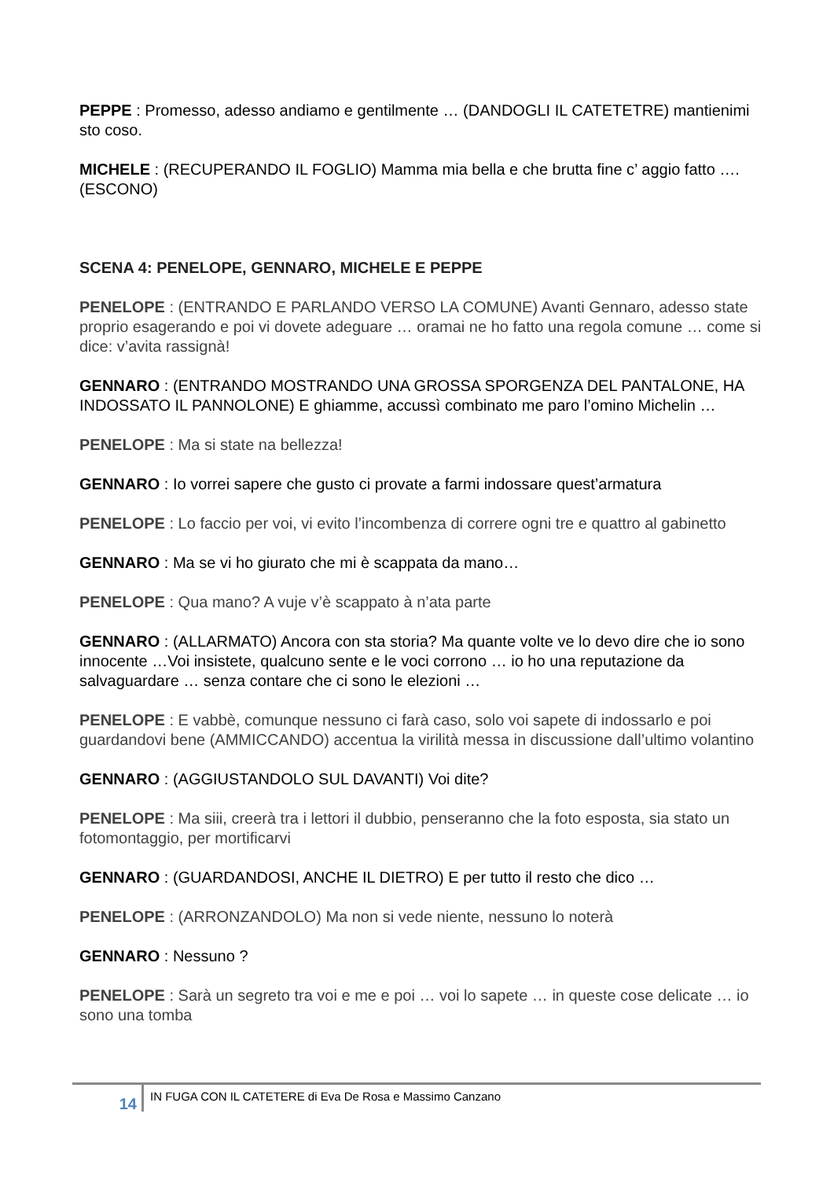PEPPE : Promesso, adesso andiamo e gentilmente … (DANDOGLI IL CATETETRE) mantienimi sto coso.
MICHELE : (RECUPERANDO IL FOGLIO) Mamma mia bella e che brutta fine c’ aggio fatto …. (ESCONO)
SCENA 4: PENELOPE, GENNARO, MICHELE E PEPPE
PENELOPE : (ENTRANDO E PARLANDO VERSO LA COMUNE) Avanti Gennaro, adesso state proprio esagerando e poi vi dovete adeguare … oramai ne ho fatto una regola comune … come si dice: v’avita rassignà!
GENNARO : (ENTRANDO MOSTRANDO UNA GROSSA SPORGENZA DEL PANTALONE, HA INDOSSATO IL PANNOLONE) E ghiamme, accussì combinato me paro l’omino Michelin …
PENELOPE : Ma si state na bellezza!
GENNARO : Io vorrei sapere che gusto ci provate a farmi indossare quest’armatura
PENELOPE : Lo faccio per voi, vi evito l’incombenza di correre ogni tre e quattro al gabinetto
GENNARO : Ma se vi ho giurato che mi è scappata da mano…
PENELOPE : Qua mano? A vuje v’è scappato à n’ata parte
GENNARO : (ALLARMATO) Ancora con sta storia? Ma quante volte ve lo devo dire che io sono innocente …Voi insistete, qualcuno sente e le voci corrono … io ho una reputazione da salvaguardare … senza contare che ci sono le elezioni …
PENELOPE : E vabbè, comunque nessuno ci farà caso, solo voi sapete di indossarlo e poi guardandovi bene (AMMICCANDO) accentua la virilità messa in discussione dall’ultimo volantino
GENNARO : (AGGIUSTANDOLO SUL DAVANTI) Voi dite?
PENELOPE : Ma siii, creerà tra i lettori il dubbio, penseranno che la foto esposta, sia stato un fotomontaggio, per mortificarvi
GENNARO : (GUARDANDOSI, ANCHE IL DIETRO) E per tutto il resto che dico …
PENELOPE : (ARRONZANDOLO) Ma non si vede niente, nessuno lo noterà
GENNARO : Nessuno ?
PENELOPE : Sarà un segreto tra voi e me e poi … voi lo sapete … in queste cose delicate … io sono una tomba
14
IN FUGA CON IL CATETERE di Eva De Rosa e Massimo Canzano